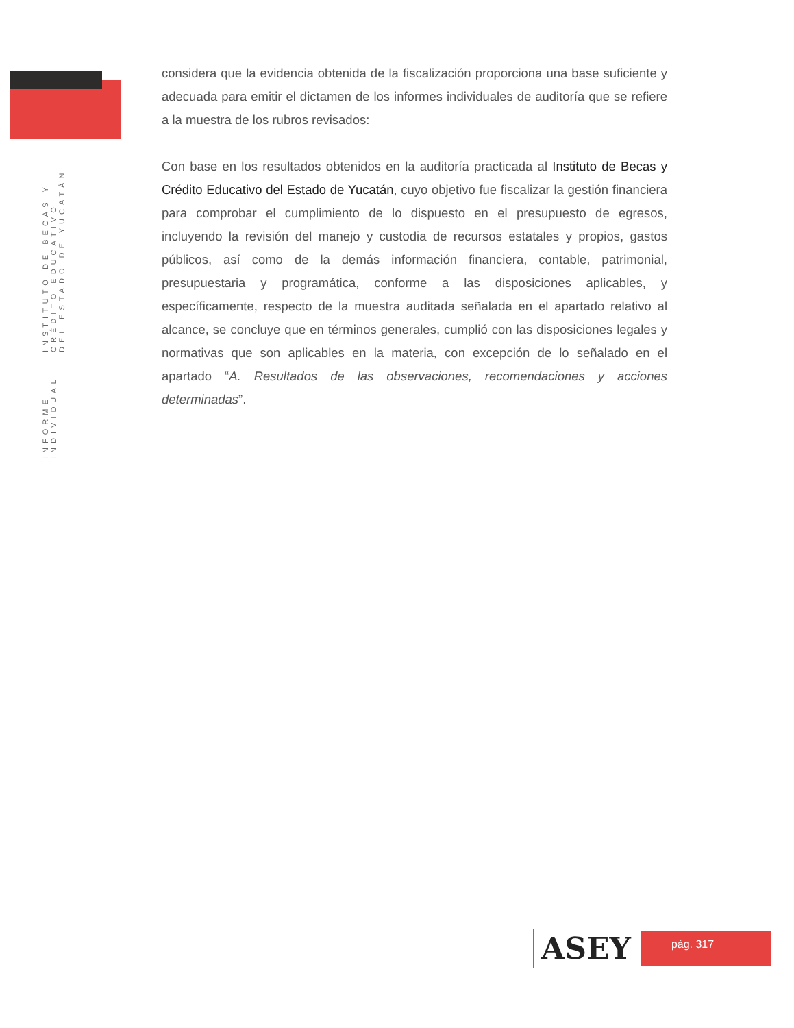INFORME INDIVIDUAL INSTITUTO DE BECAS Y CRÉDITO EDUCATIVO
DEL ESTADO DE YUCATÁN
considera que la evidencia obtenida de la fiscalización proporciona una base suficiente y adecuada para emitir el dictamen de los informes individuales de auditoría que se refiere a la muestra de los rubros revisados:
Con base en los resultados obtenidos en la auditoría practicada al Instituto de Becas y Crédito Educativo del Estado de Yucatán, cuyo objetivo fue fiscalizar la gestión financiera para comprobar el cumplimiento de lo dispuesto en el presupuesto de egresos, incluyendo la revisión del manejo y custodia de recursos estatales y propios, gastos públicos, así como de la demás información financiera, contable, patrimonial, presupuestaria y programática, conforme a las disposiciones aplicables, y específicamente, respecto de la muestra auditada señalada en el apartado relativo al alcance, se concluye que en términos generales, cumplió con las disposiciones legales y normativas que son aplicables en la materia, con excepción de lo señalado en el apartado “A. Resultados de las observaciones, recomendaciones y acciones determinadas”.
ASEY
pág. 317